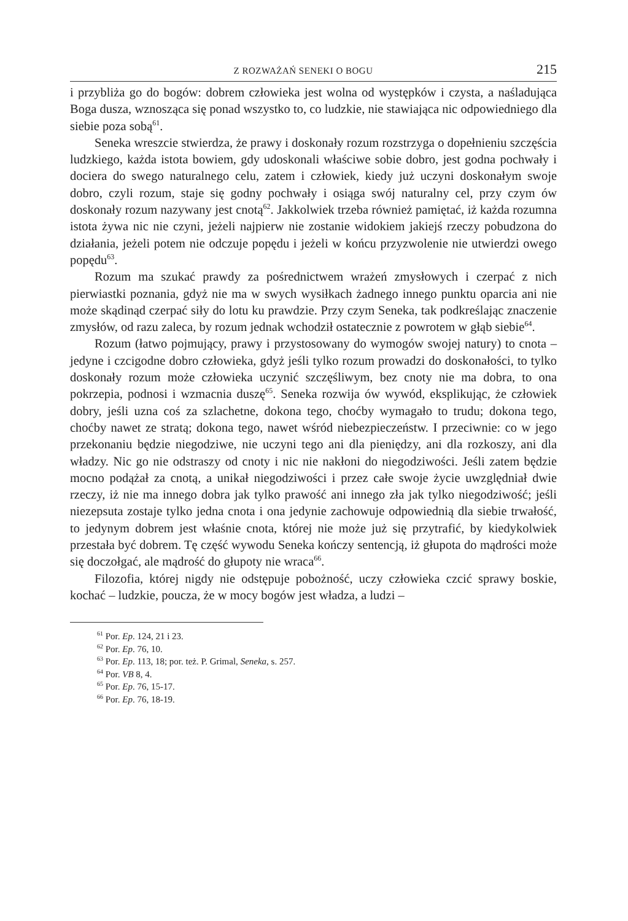Z ROZWAŻAŃ SENEKI O BOGU 215
i przybliża go do bogów: dobrem człowieka jest wolna od występków i czysta, a naśladująca Boga dusza, wznosząca się ponad wszystko to, co ludzkie, nie stawiająca nic odpowiedniego dla siebie poza sobą<sup>61</sup>.
Seneka wreszcie stwierdza, że prawy i doskonały rozum rozstrzyga o dopełnieniu szczęścia ludzkiego, każda istota bowiem, gdy udoskonali właściwe sobie dobro, jest godna pochwały i dociera do swego naturalnego celu, zatem i człowiek, kiedy już uczyni doskonałym swoje dobro, czyli rozum, staje się godny pochwały i osiąga swój naturalny cel, przy czym ów doskonały rozum nazywany jest cnotą<sup>62</sup>. Jakkolwiek trzeba również pamiętać, iż każda rozumna istota żywa nic nie czyni, jeżeli najpierw nie zostanie widokiem jakiejś rzeczy pobudzona do działania, jeżeli potem nie odczuje popędu i jeżeli w końcu przyzwolenie nie utwierdzi owego popędu<sup>63</sup>.
Rozum ma szukać prawdy za pośrednictwem wrażeń zmysłowych i czerpać z nich pierwiastki poznania, gdyż nie ma w swych wysiłkach żadnego innego punktu oparcia ani nie może skądinąd czerpać siły do lotu ku prawdzie. Przy czym Seneka, tak podkreślając znaczenie zmysłów, od razu zaleca, by rozum jednak wchodził ostatecznie z powrotem w głąb siebie<sup>64</sup>.
Rozum (łatwo pojmujący, prawy i przystosowany do wymogów swojej natury) to cnota – jedyne i czcigodne dobro człowieka, gdyż jeśli tylko rozum prowadzi do doskonałości, to tylko doskonały rozum może człowieka uczynić szczęśliwym, bez cnoty nie ma dobra, to ona pokrzepia, podnosi i wzmacnia duszę<sup>65</sup>. Seneka rozwija ów wywód, eksplikując, że człowiek dobry, jeśli uzna coś za szlachetne, dokona tego, choćby wymagało to trudu; dokona tego, choćby nawet ze stratą; dokona tego, nawet wśród niebezpieczeństw. I przeciwnie: co w jego przekonaniu będzie niegodziwe, nie uczyni tego ani dla pieniędzy, ani dla rozkoszy, ani dla władzy. Nic go nie odstraszy od cnoty i nic nie nakłoni do niegodziwości. Jeśli zatem będzie mocno podążał za cnotą, a unikał niegodziwości i przez całe swoje życie uwzględniał dwie rzeczy, iż nie ma innego dobra jak tylko prawość ani innego zła jak tylko niegodziwość; jeśli niezepsuta zostaje tylko jedna cnota i ona jedynie zachowuje odpowiednią dla siebie trwałość, to jedynym dobrem jest właśnie cnota, której nie może już się przytrafić, by kiedykolwiek przestała być dobrem. Tę część wywodu Seneka kończy sentencją, iż głupota do mądrości może się doczołgać, ale mądrość do głupoty nie wraca<sup>66</sup>.
Filozofia, której nigdy nie odstępuje pobożność, uczy człowieka czcić sprawy boskie, kochać – ludzkie, poucza, że w mocy bogów jest władza, a ludzi –
<sup>61</sup> Por. Ep. 124, 21 i 23.
<sup>62</sup> Por. Ep. 76, 10.
<sup>63</sup> Por. Ep. 113, 18; por. też. P. Grimal, Seneka, s. 257.
<sup>64</sup> Por. VB 8, 4.
<sup>65</sup> Por. Ep. 76, 15-17.
<sup>66</sup> Por. Ep. 76, 18-19.